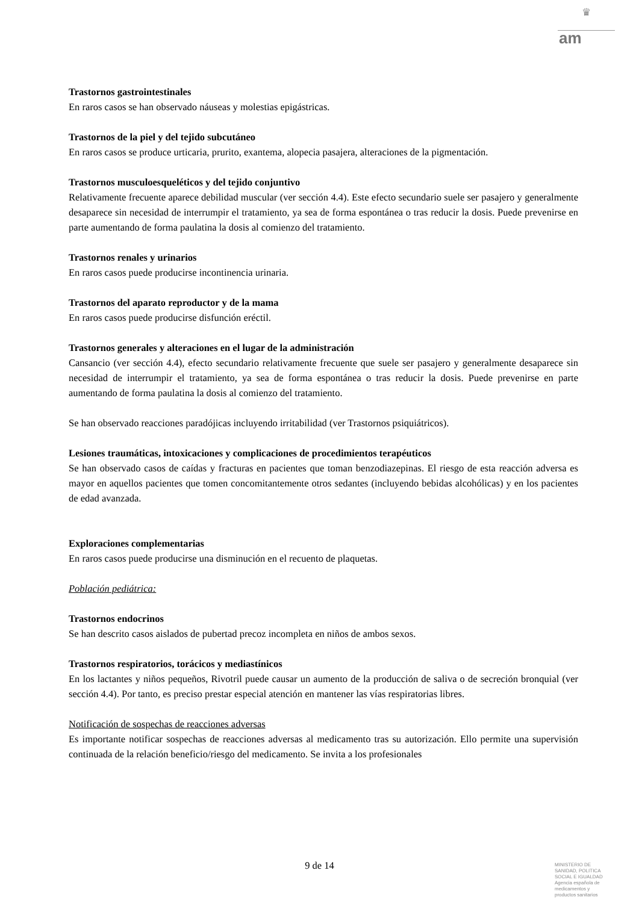♛
am
Trastornos gastrointestinales
En raros casos se han observado náuseas y molestias epigástricas.
Trastornos de la piel y del tejido subcutáneo
En raros casos se produce urticaria, prurito, exantema, alopecia pasajera, alteraciones de la pigmentación.
Trastornos musculoesqueléticos y del tejido conjuntivo
Relativamente frecuente aparece debilidad muscular (ver sección 4.4). Este efecto secundario suele ser pasajero y generalmente desaparece sin necesidad de interrumpir el tratamiento, ya sea de forma espontánea o tras reducir la dosis. Puede prevenirse en parte aumentando de forma paulatina la dosis al comienzo del tratamiento.
Trastornos renales y urinarios
En raros casos puede producirse incontinencia urinaria.
Trastornos del aparato reproductor y de la mama
En raros casos puede producirse disfunción eréctil.
Trastornos generales y alteraciones en el lugar de la administración
Cansancio (ver sección 4.4), efecto secundario relativamente frecuente que suele ser pasajero y generalmente desaparece sin necesidad de interrumpir el tratamiento, ya sea de forma espontánea o tras reducir la dosis. Puede prevenirse en parte aumentando de forma paulatina la dosis al comienzo del tratamiento.
Se han observado reacciones paradójicas incluyendo irritabilidad (ver Trastornos psiquiátricos).
Lesiones traumáticas, intoxicaciones y complicaciones de procedimientos terapéuticos
Se han observado casos de caídas y fracturas en pacientes que toman benzodiazepinas. El riesgo de esta reacción adversa es mayor en aquellos pacientes que tomen concomitantemente otros sedantes (incluyendo bebidas alcohólicas) y en los pacientes de edad avanzada.
Exploraciones complementarias
En raros casos puede producirse una disminución en el recuento de plaquetas.
Población pediátrica:
Trastornos endocrinos
Se han descrito casos aislados de pubertad precoz incompleta en niños de ambos sexos.
Trastornos respiratorios, torácicos y mediastínicos
En los lactantes y niños pequeños, Rivotril puede causar un aumento de la producción de saliva o de secreción bronquial (ver sección 4.4). Por tanto, es preciso prestar especial atención en mantener las vías respiratorias libres.
Notificación de sospechas de reacciones adversas
Es importante notificar sospechas de reacciones adversas al medicamento tras su autorización. Ello permite una supervisión continuada de la relación beneficio/riesgo del medicamento. Se invita a los profesionales
9 de 14
MINISTERIO DE
SANIDAD, POLITICA
SOCIAL E IGUALDAD
Agencia española de
medicamentos y
productos sanitarios